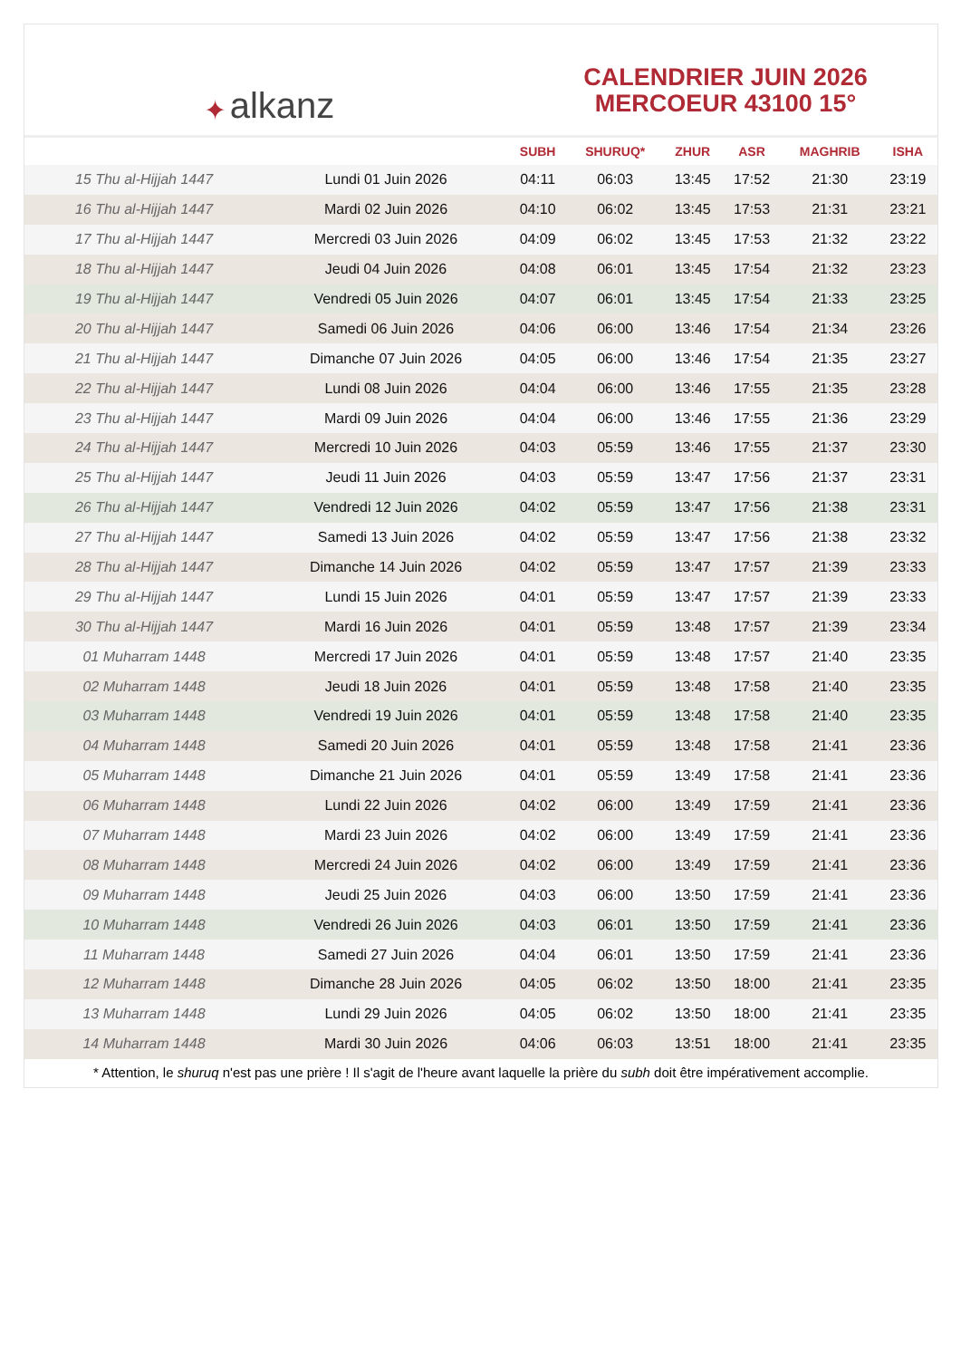✦ alkanz
CALENDRIER JUIN 2026
MERCOEUR 43100 15°
| | | SUBH | SHURUQ* | ZHUR | ASR | MAGHRIB | ISHA |
| --- | --- | --- | --- | --- | --- | --- | --- |
| 15 Thu al-Hijjah 1447 | Lundi 01 Juin 2026 | 04:11 | 06:03 | 13:45 | 17:52 | 21:30 | 23:19 |
| 16 Thu al-Hijjah 1447 | Mardi 02 Juin 2026 | 04:10 | 06:02 | 13:45 | 17:53 | 21:31 | 23:21 |
| 17 Thu al-Hijjah 1447 | Mercredi 03 Juin 2026 | 04:09 | 06:02 | 13:45 | 17:53 | 21:32 | 23:22 |
| 18 Thu al-Hijjah 1447 | Jeudi 04 Juin 2026 | 04:08 | 06:01 | 13:45 | 17:54 | 21:32 | 23:23 |
| 19 Thu al-Hijjah 1447 | Vendredi 05 Juin 2026 | 04:07 | 06:01 | 13:45 | 17:54 | 21:33 | 23:25 |
| 20 Thu al-Hijjah 1447 | Samedi 06 Juin 2026 | 04:06 | 06:00 | 13:46 | 17:54 | 21:34 | 23:26 |
| 21 Thu al-Hijjah 1447 | Dimanche 07 Juin 2026 | 04:05 | 06:00 | 13:46 | 17:54 | 21:35 | 23:27 |
| 22 Thu al-Hijjah 1447 | Lundi 08 Juin 2026 | 04:04 | 06:00 | 13:46 | 17:55 | 21:35 | 23:28 |
| 23 Thu al-Hijjah 1447 | Mardi 09 Juin 2026 | 04:04 | 06:00 | 13:46 | 17:55 | 21:36 | 23:29 |
| 24 Thu al-Hijjah 1447 | Mercredi 10 Juin 2026 | 04:03 | 05:59 | 13:46 | 17:55 | 21:37 | 23:30 |
| 25 Thu al-Hijjah 1447 | Jeudi 11 Juin 2026 | 04:03 | 05:59 | 13:47 | 17:56 | 21:37 | 23:31 |
| 26 Thu al-Hijjah 1447 | Vendredi 12 Juin 2026 | 04:02 | 05:59 | 13:47 | 17:56 | 21:38 | 23:31 |
| 27 Thu al-Hijjah 1447 | Samedi 13 Juin 2026 | 04:02 | 05:59 | 13:47 | 17:56 | 21:38 | 23:32 |
| 28 Thu al-Hijjah 1447 | Dimanche 14 Juin 2026 | 04:02 | 05:59 | 13:47 | 17:57 | 21:39 | 23:33 |
| 29 Thu al-Hijjah 1447 | Lundi 15 Juin 2026 | 04:01 | 05:59 | 13:47 | 17:57 | 21:39 | 23:33 |
| 30 Thu al-Hijjah 1447 | Mardi 16 Juin 2026 | 04:01 | 05:59 | 13:48 | 17:57 | 21:39 | 23:34 |
| 01 Muharram 1448 | Mercredi 17 Juin 2026 | 04:01 | 05:59 | 13:48 | 17:57 | 21:40 | 23:35 |
| 02 Muharram 1448 | Jeudi 18 Juin 2026 | 04:01 | 05:59 | 13:48 | 17:58 | 21:40 | 23:35 |
| 03 Muharram 1448 | Vendredi 19 Juin 2026 | 04:01 | 05:59 | 13:48 | 17:58 | 21:40 | 23:35 |
| 04 Muharram 1448 | Samedi 20 Juin 2026 | 04:01 | 05:59 | 13:48 | 17:58 | 21:41 | 23:36 |
| 05 Muharram 1448 | Dimanche 21 Juin 2026 | 04:01 | 05:59 | 13:49 | 17:58 | 21:41 | 23:36 |
| 06 Muharram 1448 | Lundi 22 Juin 2026 | 04:02 | 06:00 | 13:49 | 17:59 | 21:41 | 23:36 |
| 07 Muharram 1448 | Mardi 23 Juin 2026 | 04:02 | 06:00 | 13:49 | 17:59 | 21:41 | 23:36 |
| 08 Muharram 1448 | Mercredi 24 Juin 2026 | 04:02 | 06:00 | 13:49 | 17:59 | 21:41 | 23:36 |
| 09 Muharram 1448 | Jeudi 25 Juin 2026 | 04:03 | 06:00 | 13:50 | 17:59 | 21:41 | 23:36 |
| 10 Muharram 1448 | Vendredi 26 Juin 2026 | 04:03 | 06:01 | 13:50 | 17:59 | 21:41 | 23:36 |
| 11 Muharram 1448 | Samedi 27 Juin 2026 | 04:04 | 06:01 | 13:50 | 17:59 | 21:41 | 23:36 |
| 12 Muharram 1448 | Dimanche 28 Juin 2026 | 04:05 | 06:02 | 13:50 | 18:00 | 21:41 | 23:35 |
| 13 Muharram 1448 | Lundi 29 Juin 2026 | 04:05 | 06:02 | 13:50 | 18:00 | 21:41 | 23:35 |
| 14 Muharram 1448 | Mardi 30 Juin 2026 | 04:06 | 06:03 | 13:51 | 18:00 | 21:41 | 23:35 |
* Attention, le shuruq n'est pas une prière ! Il s'agit de l'heure avant laquelle la prière du subh doit être impérativement accomplie.